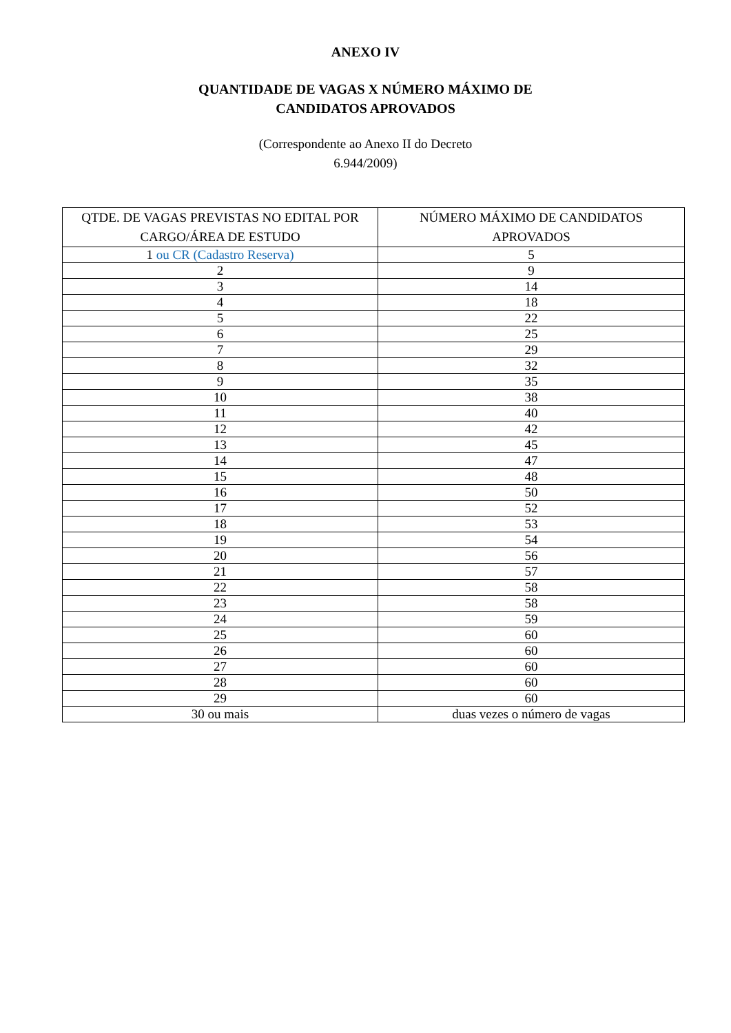ANEXO IV
QUANTIDADE DE VAGAS X NÚMERO MÁXIMO DE
CANDIDATOS APROVADOS
(Correspondente ao Anexo II do Decreto
6.944/2009)
| QTDE. DE VAGAS PREVISTAS NO EDITAL POR CARGO/ÁREA DE ESTUDO | NÚMERO MÁXIMO DE CANDIDATOS APROVADOS |
| --- | --- |
| 1 ou CR (Cadastro Reserva) | 5 |
| 2 | 9 |
| 3 | 14 |
| 4 | 18 |
| 5 | 22 |
| 6 | 25 |
| 7 | 29 |
| 8 | 32 |
| 9 | 35 |
| 10 | 38 |
| 11 | 40 |
| 12 | 42 |
| 13 | 45 |
| 14 | 47 |
| 15 | 48 |
| 16 | 50 |
| 17 | 52 |
| 18 | 53 |
| 19 | 54 |
| 20 | 56 |
| 21 | 57 |
| 22 | 58 |
| 23 | 58 |
| 24 | 59 |
| 25 | 60 |
| 26 | 60 |
| 27 | 60 |
| 28 | 60 |
| 29 | 60 |
| 30 ou mais | duas vezes o número de vagas |